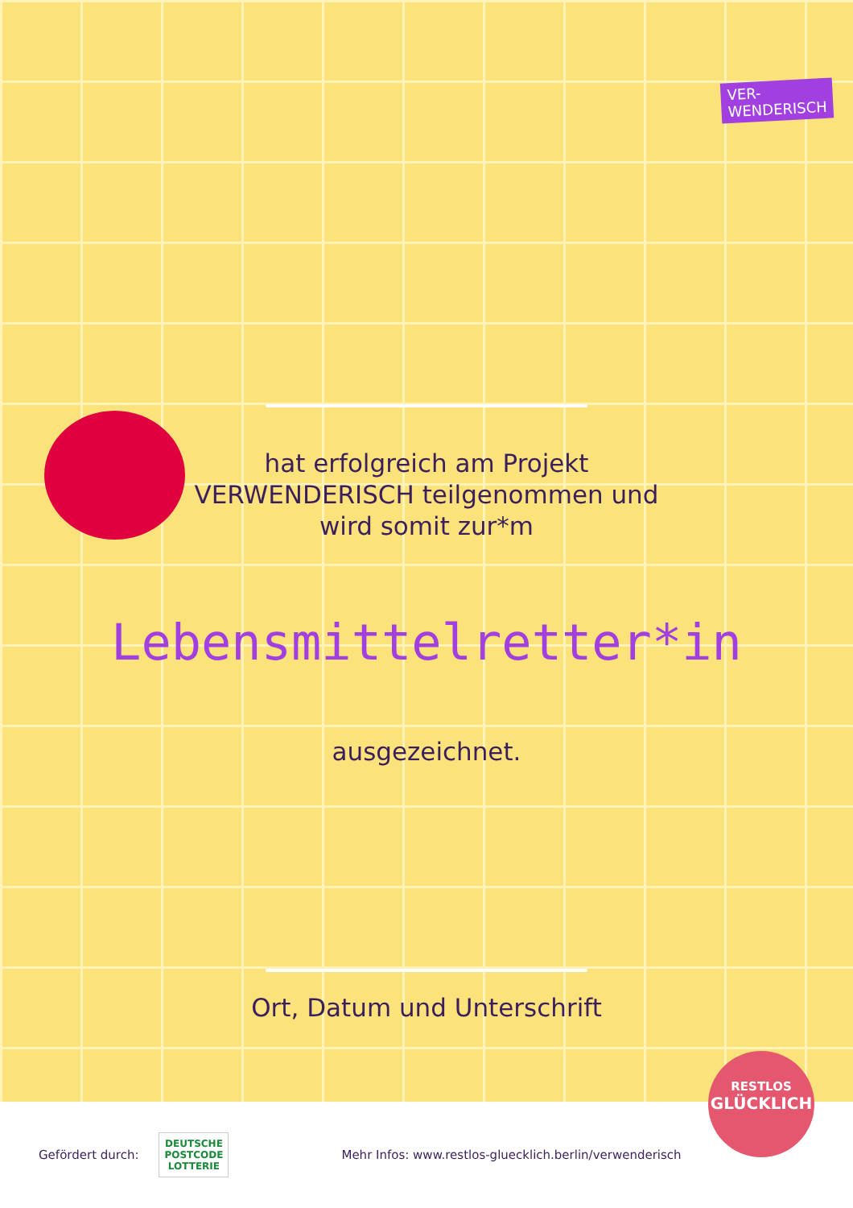VER-
WENDERISCH
hat erfolgreich am Projekt
VERWENDERISCH teilgenommen und
wird somit zur*m
Lebensmittelretter*in
ausgezeichnet.
Ort, Datum und Unterschrift
Gefördert durch: DEUTSCHE
POSTCODE
LOTTERIE Mehr Infos: www.restlos-gluecklich.berlin/verwenderisch
RESTLOS
GLÜCKLICH